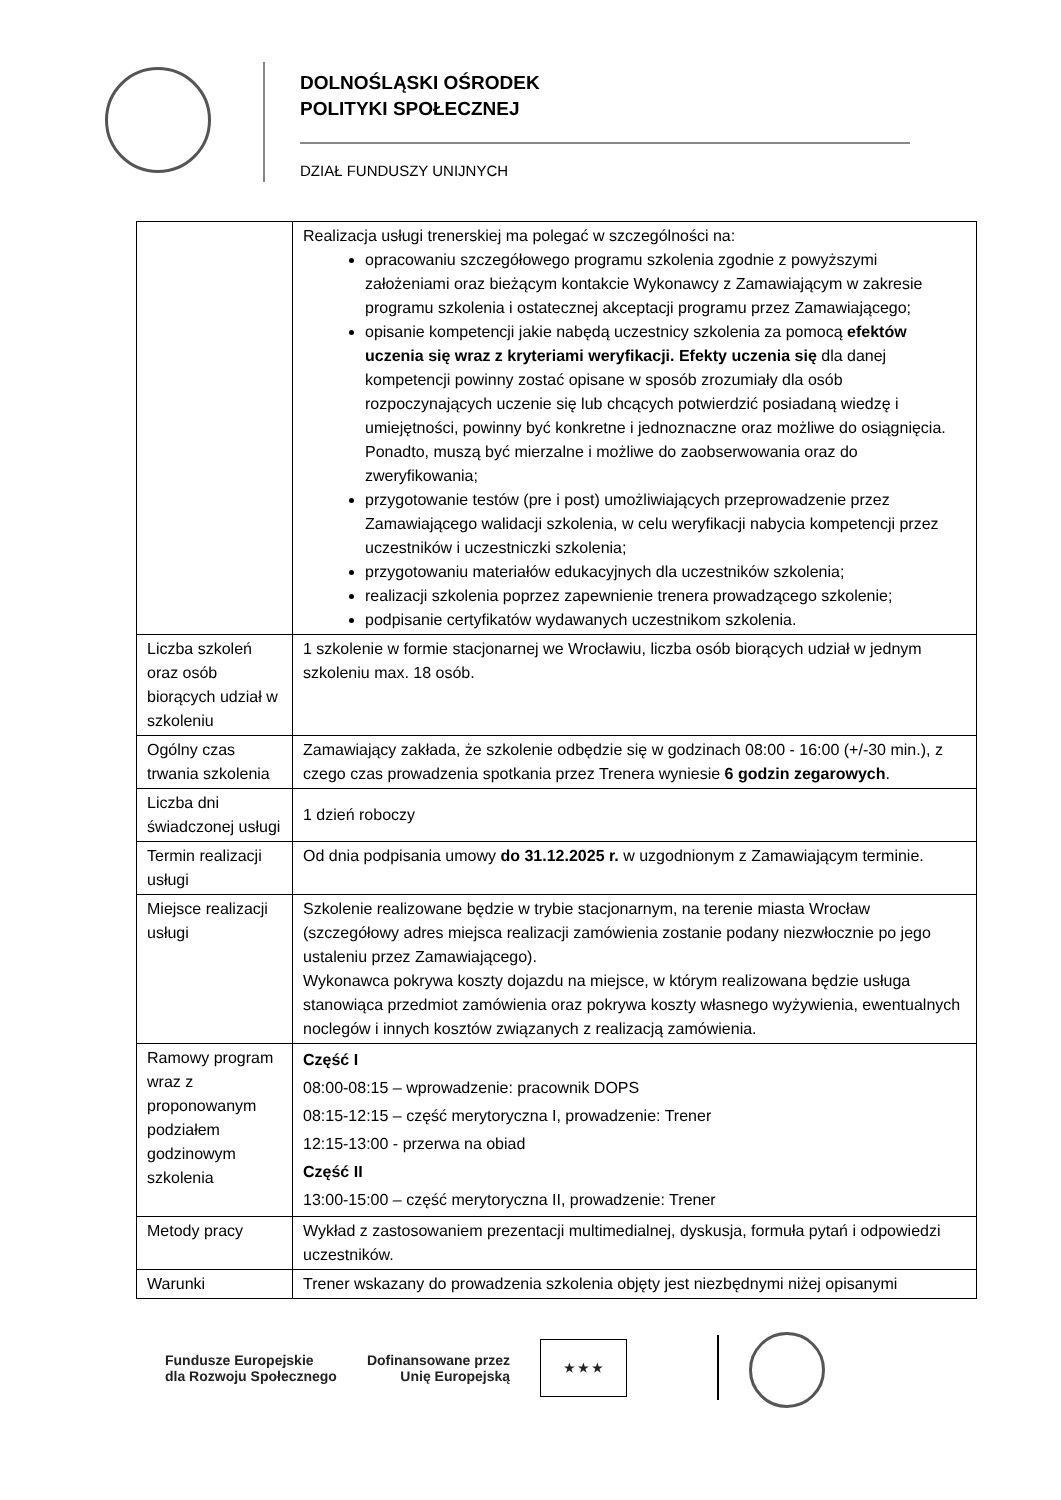DOLNOŚLĄSKI OŚRODEK
POLITYKI SPOŁECZNEJ
DZIAŁ FUNDUSZY UNIJNYCH
| | Realizacja usługi trenerskiej ma polegać w szczególności na: opracowaniu szczegółowego programu szkolenia zgodnie z powyższymi założeniami oraz bieżącym kontakcie Wykonawcy z Zamawiającym w zakresie programu szkolenia i ostatecznej akceptacji programu przez Zamawiającego; opisanie kompetencji jakie nabędą uczestnicy szkolenia za pomocą efektów uczenia się wraz z kryteriami weryfikacji. Efekty uczenia się dla danej kompetencji powinny zostać opisane w sposób zrozumiały dla osób rozpoczynających uczenie się lub chcących potwierdzić posiadaną wiedzę i umiejętności, powinny być konkretne i jednoznaczne oraz możliwe do osiągnięcia. Ponadto, muszą być mierzalne i możliwe do zaobserwowania oraz do zweryfikowania; przygotowanie testów (pre i post) umożliwiających przeprowadzenie przez Zamawiającego walidacji szkolenia, w celu weryfikacji nabycia kompetencji przez uczestników i uczestniczki szkolenia; przygotowaniu materiałów edukacyjnych dla uczestników szkolenia; realizacji szkolenia poprzez zapewnienie trenera prowadzącego szkolenie; podpisanie certyfikatów wydawanych uczestnikom szkolenia. |
| Liczba szkoleń oraz osób biorących udział w szkoleniu | 1 szkolenie w formie stacjonarnej we Wrocławiu, liczba osób biorących udział w jednym szkoleniu max. 18 osób. |
| Ogólny czas trwania szkolenia | Zamawiający zakłada, że szkolenie odbędzie się w godzinach 08:00 - 16:00 (+/-30 min.), z czego czas prowadzenia spotkania przez Trenera wyniesie 6 godzin zegarowych . |
| Liczba dni świadczonej usługi | 1 dzień roboczy |
| Termin realizacji usługi | Od dnia podpisania umowy do 31.12.2025 r. w uzgodnionym z Zamawiającym terminie. |
| Miejsce realizacji usługi | Szkolenie realizowane będzie w trybie stacjonarnym, na terenie miasta Wrocław (szczegółowy adres miejsca realizacji zamówienia zostanie podany niezwłocznie po jego ustaleniu przez Zamawiającego). Wykonawca pokrywa koszty dojazdu na miejsce, w którym realizowana będzie usługa stanowiąca przedmiot zamówienia oraz pokrywa koszty własnego wyżywienia, ewentualnych noclegów i innych kosztów związanych z realizacją zamówienia. |
| Ramowy program wraz z proponowanym podziałem godzinowym szkolenia | Część I 08:00-08:15 – wprowadzenie: pracownik DOPS 08:15-12:15 – część merytoryczna I, prowadzenie: Trener 12:15-13:00 - przerwa na obiad Część II 13:00-15:00 – część merytoryczna II, prowadzenie: Trener |
| Metody pracy | Wykład z zastosowaniem prezentacji multimedialnej, dyskusja, formuła pytań i odpowiedzi uczestników. |
| Warunki | Trener wskazany do prowadzenia szkolenia objęty jest niezbędnymi niżej opisanymi |
Fundusze Europejskie
dla Rozwoju Społecznego
Dofinansowane przez
Unię Europejską
★ ★ ★